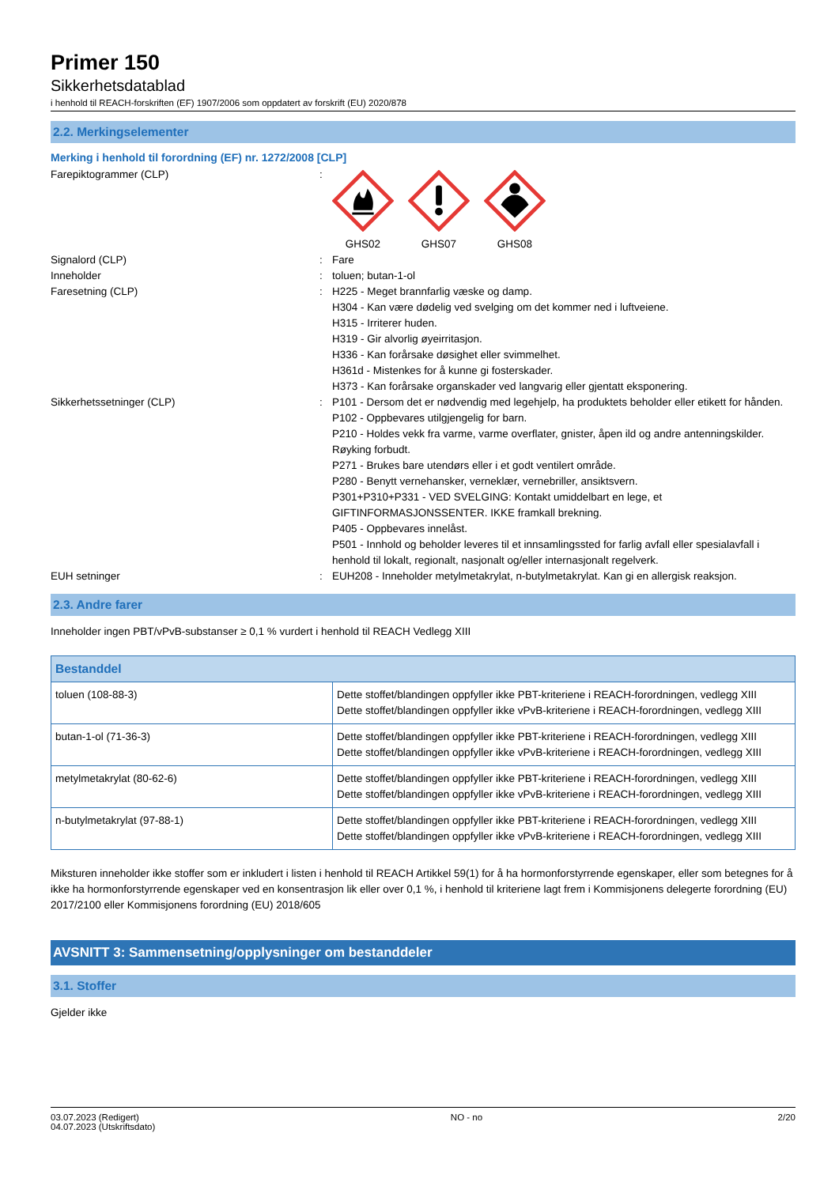Primer 150
Sikkerhetsdatablad
i henhold til REACH-forskriften (EF) 1907/2006 som oppdatert av forskrift (EU) 2020/878
2.2. Merkingselementer
Merking i henhold til forordning (EF) nr. 1272/2008 [CLP]
Farepiktogrammer (CLP) :
GHS02 GHS07 GHS08
Signalord (CLP) : Fare
Inneholder : toluen; butan-1-ol
Faresetning (CLP) : H225 - Meget brannfarlig væske og damp.
H304 - Kan være dødelig ved svelging om det kommer ned i luftveiene.
H315 - Irriterer huden.
H319 - Gir alvorlig øyeirritasjon.
H336 - Kan forårsake døsighet eller svimmelhet.
H361d - Mistenkes for å kunne gi fosterskader.
H373 - Kan forårsake organskader ved langvarig eller gjentatt eksponering.
Sikkerhetssetninger (CLP) : P101 - Dersom det er nødvendig med legehjelp, ha produktets beholder eller etikett for hånden.
P102 - Oppbevares utilgjengelig for barn.
P210 - Holdes vekk fra varme, varme overflater, gnister, åpen ild og andre antenningskilder. Røyking forbudt.
P271 - Brukes bare utendørs eller i et godt ventilert område.
P280 - Benytt vernehansker, verneklær, vernebriller, ansiktsvern.
P301+P310+P331 - VED SVELGING: Kontakt umiddelbart en lege, et GIFTINFORMASJONSSENTER. IKKE framkall brekning.
P405 - Oppbevares innelåst.
P501 - Innhold og beholder leveres til et innsamlingssted for farlig avfall eller spesialavfall i henhold til lokalt, regionalt, nasjonalt og/eller internasjonalt regelverk.
EUH setninger : EUH208 - Inneholder metylmetakrylat, n-butylmetakrylat. Kan gi en allergisk reaksjon.
2.3. Andre farer
Inneholder ingen PBT/vPvB-substanser ≥ 0,1 % vurdert i henhold til REACH Vedlegg XIII
| Bestanddel | |
| --- | --- |
| toluen (108-88-3) | Dette stoffet/blandingen oppfyller ikke PBT-kriteriene i REACH-forordningen, vedlegg XIII Dette stoffet/blandingen oppfyller ikke vPvB-kriteriene i REACH-forordningen, vedlegg XIII |
| butan-1-ol (71-36-3) | Dette stoffet/blandingen oppfyller ikke PBT-kriteriene i REACH-forordningen, vedlegg XIII Dette stoffet/blandingen oppfyller ikke vPvB-kriteriene i REACH-forordningen, vedlegg XIII |
| metylmetakrylat (80-62-6) | Dette stoffet/blandingen oppfyller ikke PBT-kriteriene i REACH-forordningen, vedlegg XIII Dette stoffet/blandingen oppfyller ikke vPvB-kriteriene i REACH-forordningen, vedlegg XIII |
| n-butylmetakrylat (97-88-1) | Dette stoffet/blandingen oppfyller ikke PBT-kriteriene i REACH-forordningen, vedlegg XIII Dette stoffet/blandingen oppfyller ikke vPvB-kriteriene i REACH-forordningen, vedlegg XIII |
Miksturen inneholder ikke stoffer som er inkludert i listen i henhold til REACH Artikkel 59(1) for å ha hormonforstyrrende egenskaper, eller som betegnes for å ikke ha hormonforstyrrende egenskaper ved en konsentrasjon lik eller over 0,1 %, i henhold til kriteriene lagt frem i Kommisjonens delegerte forordning (EU) 2017/2100 eller Kommisjonens forordning (EU) 2018/605
AVSNITT 3: Sammensetning/opplysninger om bestanddeler
3.1. Stoffer
Gjelder ikke
03.07.2023 (Redigert)
04.07.2023 (Utskriftsdato)
NO - no 2/20